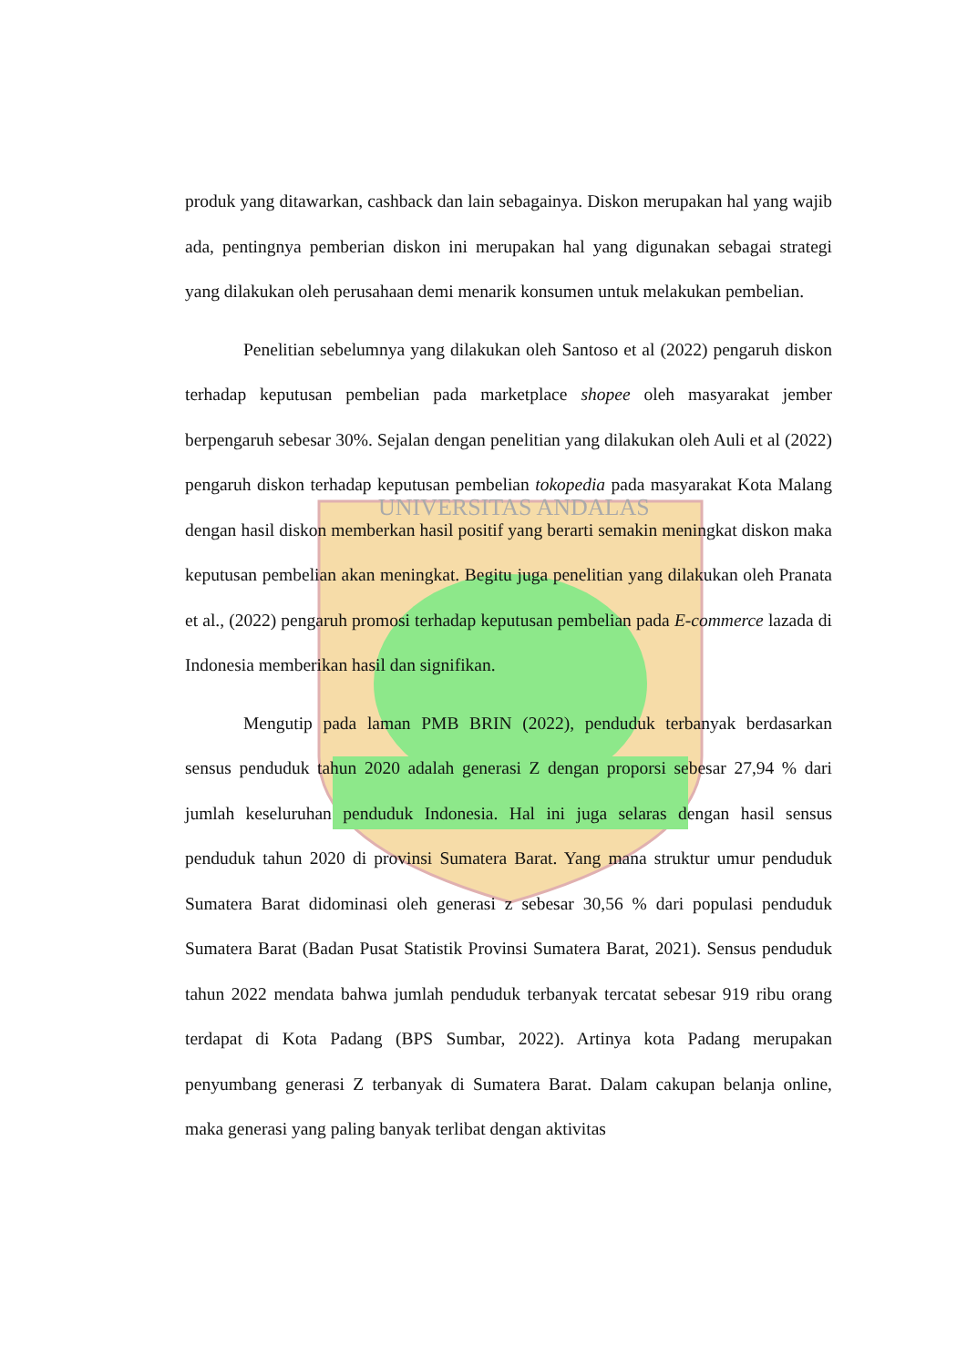UNIVERSITAS ANDALAS
produk yang ditawarkan, cashback dan lain sebagainya. Diskon merupakan hal yang wajib ada, pentingnya pemberian diskon ini merupakan hal yang digunakan sebagai strategi yang dilakukan oleh perusahaan demi menarik konsumen untuk melakukan pembelian.
Penelitian sebelumnya yang dilakukan oleh Santoso et al (2022) pengaruh diskon terhadap keputusan pembelian pada marketplace shopee oleh masyarakat jember berpengaruh sebesar 30%. Sejalan dengan penelitian yang dilakukan oleh Auli et al (2022) pengaruh diskon terhadap keputusan pembelian tokopedia pada masyarakat Kota Malang dengan hasil diskon memberkan hasil positif yang berarti semakin meningkat diskon maka keputusan pembelian akan meningkat. Begitu juga penelitian yang dilakukan oleh Pranata et al., (2022) pengaruh promosi terhadap keputusan pembelian pada E-commerce lazada di Indonesia memberikan hasil dan signifikan.
Mengutip pada laman PMB BRIN (2022), penduduk terbanyak berdasarkan sensus penduduk tahun 2020 adalah generasi Z dengan proporsi sebesar 27,94 % dari jumlah keseluruhan penduduk Indonesia. Hal ini juga selaras dengan hasil sensus penduduk tahun 2020 di provinsi Sumatera Barat. Yang mana struktur umur penduduk Sumatera Barat didominasi oleh generasi z sebesar 30,56 % dari populasi penduduk Sumatera Barat (Badan Pusat Statistik Provinsi Sumatera Barat, 2021). Sensus penduduk tahun 2022 mendata bahwa jumlah penduduk terbanyak tercatat sebesar 919 ribu orang terdapat di Kota Padang (BPS Sumbar, 2022). Artinya kota Padang merupakan penyumbang generasi Z terbanyak di Sumatera Barat. Dalam cakupan belanja online, maka generasi yang paling banyak terlibat dengan aktivitas